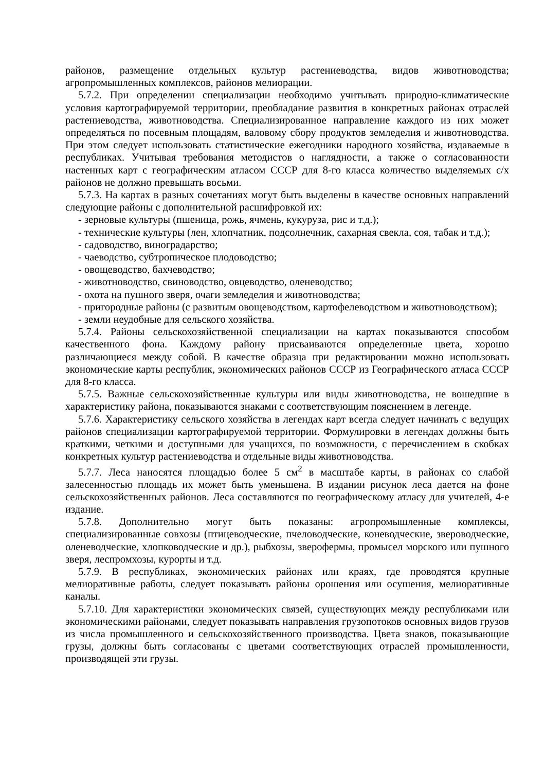районов, размещение отдельных культур растениеводства, видов животноводства; агропромышленных комплексов, районов мелиорации.
5.7.2. При определении специализации необходимо учитывать природно-климатические условия картографируемой территории, преобладание развития в конкретных районах отраслей растениеводства, животноводства. Специализированное направление каждого из них может определяться по посевным площадям, валовому сбору продуктов земледелия и животноводства. При этом следует использовать статистические ежегодники народного хозяйства, издаваемые в республиках. Учитывая требования методистов о наглядности, а также о согласованности настенных карт с географическим атласом СССР для 8-го класса количество выделяемых с/х районов не должно превышать восьми.
5.7.3. На картах в разных сочетаниях могут быть выделены в качестве основных направлений следующие районы с дополнительной расшифровкой их:
- зерновые культуры (пшеница, рожь, ячмень, кукуруза, рис и т.д.);
- технические культуры (лен, хлопчатник, подсолнечник, сахарная свекла, соя, табак и т.д.);
- садоводство, виноградарство;
- чаеводство, субтропическое плодоводство;
- овощеводство, бахчеводство;
- животноводство, свиноводство, овцеводство, оленеводство;
- охота на пушного зверя, очаги земледелия и животноводства;
- пригородные районы (с развитым овощеводством, картофелеводством и животноводством);
- земли неудобные для сельского хозяйства.
5.7.4. Районы сельскохозяйственной специализации на картах показываются способом качественного фона. Каждому району присваиваются определенные цвета, хорошо различающиеся между собой. В качестве образца при редактировании можно использовать экономические карты республик, экономических районов СССР из Географического атласа СССР для 8-го класса.
5.7.5. Важные сельскохозяйственные культуры или виды животноводства, не вошедшие в характеристику района, показываются знаками с соответствующим пояснением в легенде.
5.7.6. Характеристику сельского хозяйства в легендах карт всегда следует начинать с ведущих районов специализации картографируемой территории. Формулировки в легендах должны быть краткими, четкими и доступными для учащихся, по возможности, с перечислением в скобках конкретных культур растениеводства и отдельные виды животноводства.
5.7.7. Леса наносятся площадью более 5 см<sup>2</sup> в масштабе карты, в районах со слабой залесенностью площадь их может быть уменьшена. В издании рисунок леса дается на фоне сельскохозяйственных районов. Леса составляются по географическому атласу для учителей, 4-е издание.
5.7.8. Дополнительно могут быть показаны: агропромышленные комплексы, специализированные совхозы (птицеводческие, пчеловодческие, коневодческие, звероводческие, оленеводческие, хлопководческие и др.), рыбхозы, зверофермы, промысел морского или пушного зверя, леспромхозы, курорты и т.д.
5.7.9. В республиках, экономических районах или краях, где проводятся крупные мелиоративные работы, следует показывать районы орошения или осушения, мелиоративные каналы.
5.7.10. Для характеристики экономических связей, существующих между республиками или экономическими районами, следует показывать направления грузопотоков основных видов грузов из числа промышленного и сельскохозяйственного производства. Цвета знаков, показывающие грузы, должны быть согласованы с цветами соответствующих отраслей промышленности, производящей эти грузы.